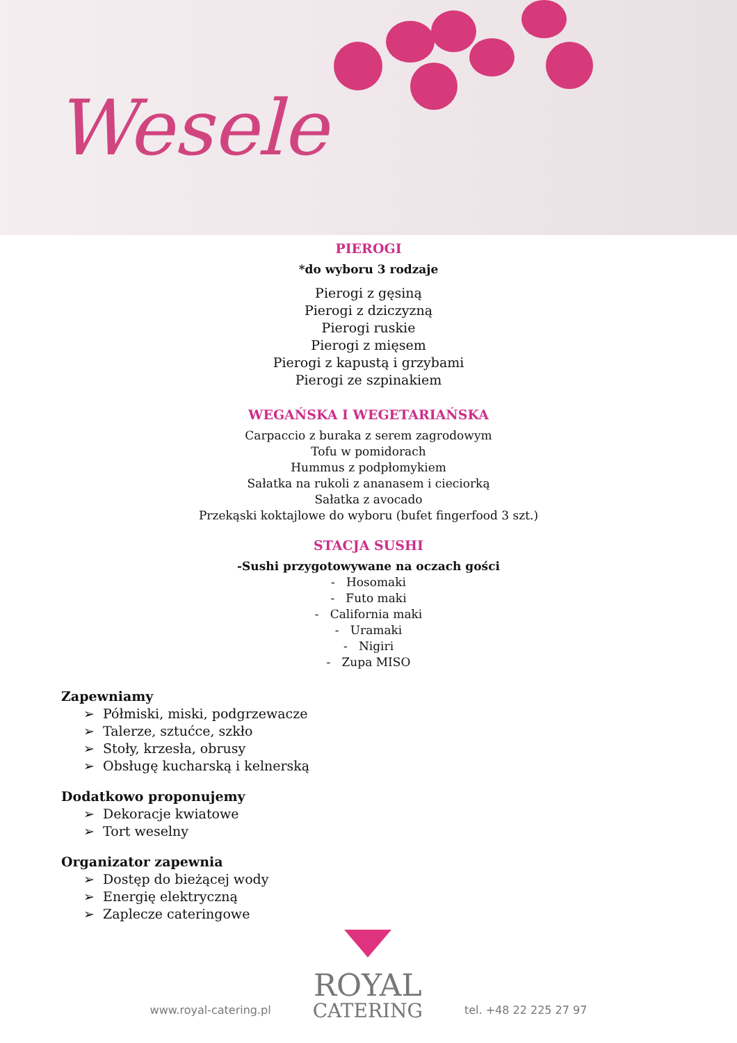Wesele
PIEROGI
*do wyboru 3 rodzaje
Pierogi z gęsiną
Pierogi z dziczyzną
Pierogi ruskie
Pierogi z mięsem
Pierogi z kapustą i grzybami
Pierogi ze szpinakiem
WEGAŃSKA I WEGETARIAŃSKA
Carpaccio z buraka z serem zagrodowym
Tofu w pomidorach
Hummus z podpłomykiem
Sałatka na rukoli z ananasem i cieciorką
Sałatka z avocado
Przekąski koktajlowe do wyboru (bufet fingerfood 3 szt.)
STACJA SUSHI
-Sushi przygotowywane na oczach gości
- Hosomaki
- Futo maki
- California maki
- Uramaki
- Nigiri
- Zupa MISO
Zapewniamy
➢ Półmiski, miski, podgrzewacze
➢ Talerze, sztućce, szkło
➢ Stoły, krzesła, obrusy
➢ Obsługę kucharską i kelnerską
Dodatkowo proponujemy
➢ Dekoracje kwiatowe
➢ Tort weselny
Organizator zapewnia
➢ Dostęp do bieżącej wody
➢ Energię elektryczną
➢ Zaplecze cateringowe
www.royal-catering.pl
ROYAL
CATERING
tel. +48 22 225 27 97